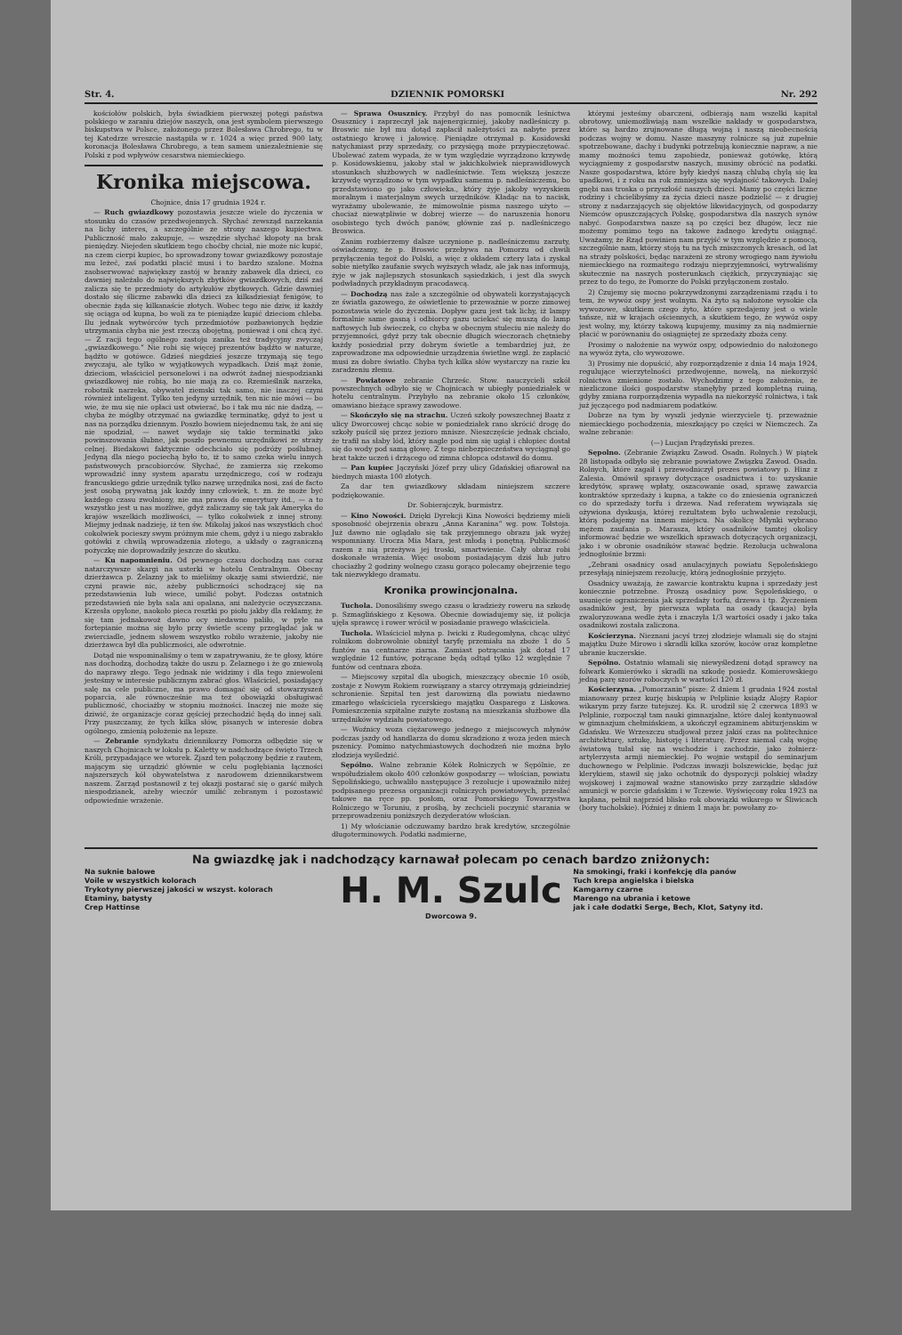Str. 4. DZIENNIK POMORSKI Nr. 292
kościołów polskich, była świadkiem pierwszej potęgi państwa polskiego w zaraniu dziejów naszych, ona jest symbolem pierwszego biskupstwa w Polsce, założonego przez Bolesława Chrobrego, tu w tej Katedrze wreszcie nastąpiła w r. 1024 a więc przed 900 laty, koronacja Bolesława Chrobrego, a tem samem uniezależnienie się Polski z pod wpływów cesarstwa niemieckiego.
Kronika miejscowa.
Chojnice, dnia 17 grudnia 1924 r.
— Ruch gwiazdkowy pozostawia jeszcze wiele do życzenia w stosunku do czasów przedwojennych. Słychać zewsząd narzekania na lichy interes, a szczególnie ze strony naszego kupiectwa. Publiczność mało zakupuje, — wszędzie słychać kłopoty na brak pieniędzy. Niejeden skutkiem tego choćby chciał, nie może nic kupić, na czem cierpi kupiec, bo sprowadzony towar gwiazdkowy pozostaje mu leżeć, zaś podatki płacić musi i to bardzo szalone. Można zaobserwować największy zastój w branży zabawek dla dzieci, co dawniej należało do największych zbytków gwiazdkowych, dziś zaś zalicza się te przedmioty do artykułów zbytkowych. Gdzie dawniej dostało się śliczne zabawki dla dzieci za kilkadziesiąt fenigów, to obecnie żąda się kilkanaście złotych. Wobec tego nie dziw, iż każdy się ociąga od kupna, bo woli za te pieniądze kupić dzieciom chleba. Ilu jednak wytwórców tych przedmiotów pozbawionych będzie utrzymania chyba nie jest rzeczą obojętną, ponieważ i oni chcą żyć. — Z racji tego ogólnego zastoju zanika też tradycyjny zwyczaj „gwiazdkowego.“ Nie robi się więcej prezentów bądźto w naturze, bądźto w gotówce. Gdzieś niegdzieś jeszcze trzymają się tego zwyczaju, ale tylko w wyjątkowych wypadkach. Dziś mąż żonie, dzieciom, właściciel personelowi i na odwrót żadnej niespodzianki gwiazdkowej nie robią, bo nie mają za co. Rzemieślnik narzeka, robotnik narzeka, obywatel ziemski tak samo, nie inaczej czyni również inteligent. Tylko ten jedyny urzędnik, ten nic nie mówi — bo wie, że mu się nie opłaci ust otwierać, bo i tak mu nic nie dadzą, — chyba że mógłby otrzymać na gwiazdkę terminatkę, gdyż to jest u nas na porządku dziennym. Poszło bowiem niejednemu tak, że ani się nie spodział, — nawet wydaje się takie terminatki jako powinszowania ślubne, jak poszło pewnemu urzędnikowi ze straży celnej. Biedakowi faktycznie odechciało się podróży poślubnej. Jedyną dla niego pociechą było to, iż to samo czeka wielu innych państwowych pracobiorców. Słychać, że zamierza się rzekomo wprowadzić inny system aparatu urzędniczego, coś w rodzaju francuskiego gdzie urzędnik tylko nazwę urzędnika nosi, zaś de facto jest osobą prywatną jak każdy inny człowiek, t. zn. że może być każdego czasu zwolniony, nie ma prawa do emerytury itd., — a to wszystko jest u nas możliwe, gdyż zaliczamy się tak jak Ameryka do krajów wszelkich możliwości, — tylko cokolwiek z innej strony. Miejmy jednak nadzieję, iż ten św. Mikołaj jakoś nas wszystkich choć cokolwiek pocieszy swym próżnym mie chem, gdyż i u niego zabrakło gotówki z chwilą wprowadzenia złotego, a układy o zagraniczną pożyczkę nie doprowadziły jeszcze do skutku.
— Ku napomnieniu. Od pewnego czasu dochodzą nas coraz natarczywsze skargi na usterki w hotelu Centralnym. Obecny dzierżawca p. Żelazny jak to mieliśmy okazję sami stwierdzić, nie czyni prawie nic, ażeby publiczności schodzącej się na przedstawienia lub wiece, umilić pobyt. Podczas ostatnich przedstawień nie była sala ani opalana, ani należycie oczyszczana. Krzesła opylone, naokoło pieca resztki po piołu jakby dla reklamy, że się tam jednakowoż dawno ocy niedawno paliło, w pyle na fortepianie można się było przy świetle sceny przeglądać jak w zwierciadle, jednem słowem wszystko robiło wrażenie, jakoby nie dzierżawca był dla publiczności, ale odwrotnie.
Dotąd nie wspominaliśmy o tem w zapatrywaniu, że te głosy, które nas dochodzą, dochodzą także do uszu p. Żelaznego i że go zniewolą do naprawy złego. Tego jednak nie widzimy i dla tego zniewoleni jesteśmy w interesie publicznym zabrać głos. Właściciel, posiadający salę na cele publiczne, ma prawo domagać się od stowarzyszeń poparcia, ale równocześnie ma też obowiązki obsługiwać publiczność, chociażby w stopniu możności. Inaczej nie może się dziwić, że organizacje coraz gęściej przechodzić będą do innej sali. Przy puszczamy, że tych kilka słów, pisanych w interesie dobra ogólnego, zmienią położenie na lepsze.
— Zebranie syndykatu dziennikarzy Pomorza odbędzie się w naszych Chojnicach w lokalu p. Kaletty w nadchodzące święto Trzech Króli, przypadające we wtorek. Zjazd ten połączony będzie z rautem, mającym się urządzić głównie w celu pogłębiania łączności najszerszych kół obywatelstwa z narodowem dziennikarstwem naszem. Zarząd postanowił z tej okazji postarać się o garść miłych niespodzianek, ażeby wieczór umilić zebranym i pozostawić odpowiednie wrażenie.
— Sprawa Osusznicy. Przybył do nas pomocnik leśnictwa Osusznicy i zaprzeczył jak najenergiczniej, jakoby nadleśniczy p. Broswic nie był mu dotąd zapłacił należytości za nabyte przez ostatniego krowę i jałowicę. Pieniądze otrzymał p. Kosidowski natychmiast przy sprzedaży, co przysięgą może przypieczętować. Ubolewać zatem wypada, że w tym względzie wyrządzono krzywdę p. Kosidowskiemu, jakoby stał w jakichkolwiek nieprawidłowych stosunkach służbowych w nadleśnictwie. Tem większą jeszcze krzywdę wyrządzono w tym wypadku samemu p. nadleśniczemu, bo przedstawiono go jako człowieka., który żyje jakoby wyzyskiem moralnym i materjalnym swych urzędników. Kładąc na to nacisk, wyrażamy ubolewanie, że mimowolnie pisma naszego użyto — chociaż niewątpliwie w dobrej wierze — do naruszenia honoru osobistego tych dwóch panów, głównie zaś p. nadleśniczego Broswica.
Zanim rozbierzemy dalsze uczynione p. nadleśniczemu zarzuty, oświadczamy, że p. Broswic przebywa na Pomorzu od chwili przyłączenia tegoż do Polski, a więc z okładem cztery lata i zyskał sobie nietylko zaufanie swych wyższych władz, ale jak nas informują, żyje w jak najlepszych stosunkach sąsiedzkich, i jest dla swych podwładnych przykładnym pracodawcą.
— Dochodzą nas żale a szczególnie od obywateli korzystających ze światła gazowego, że oświetlenie to przeważnie w porze zimowej pozostawia wiele do życzenia. Dopływ gazu jest tak lichy, iż lampy formalnie same gasną i odbiorcy gazu uciekać się muszą do lamp naftowych lub świeczek, co chyba w obecnym stuleciu nie należy do przyjemności, gdyż przy tak obecnie długich wieczorach chętnieby każdy posiedział przy dobrym świetle a tembardziej już, że zaprowadzone ma odpowiednie urządzenia świetlne wzgl. że zapłacić musi za dobre światło. Chyba tych kilka słów wystarczy na razie ku zaradzeniu złemu.
— Powiatowe zebranie Chrześc. Stow. nauczycieli szkół powszechnych odbyło się w Chojnicach w ubiegły poniedziałek w hotelu centralnym. Przybyło na zebranie około 15 członków, omawiano bieżące sprawy zawodowe.
— Skończyło się na strachu. Uczeń szkoły powszechnej Baatz z ulicy Dworcowej chcąc sobie w poniedziałek rano skrócić drogę do szkoły puścił się przez jezioro mnisze. Nieszczęście jednak chciało, że trafił na słaby lód, który nagle pod nim się ugiął i chłopiec dostał się do wody pod samą głowę. Z tego niebezpieczeństwa wyciągnął go brat także uczeń i drżącego od zimna chłopca odstawił do domu.
— Pan kupiec Jączyński Józef przy ulicy Gdańskiej ofiarował na biednych miasta 100 złotych.
Za dar ten gwiazdkowy składam niniejszem szczere podziękowanie.
Dr. Sobierajczyk, burmistrz.
— Kino Nowości. Dzięki Dyrekcji Kina Nowości będziemy mieli sposobność obejrzenia obrazu „Anna Karanina“ wg. pow. Tołstoja. Już dawno nie oglądało się tak przyjemnego obrazu jak wyżej wspomniany. Urocza Mia Mara, jest młodą i ponętną. Publiczność razem z nią przeżywa jej troski, smartwienie. Cały obraz robi doskonałe wrażenia. Więc osobom posiadającym dziś lub jutro chociażby 2 godziny wolnego czasu gorąco polecamy obejrzenie tego tak niezwykłego dramatu.
Kronika prowincjonalna.
Tuchola. Donosiliśmy swego czasu o kradzieży roweru na szkodę p. Szmaglińskiego z Kęsowa. Obecnie dowiadujemy się, iż policja ujęła sprawcę i rower wrócił w posiadanie prawego właściciela.
Tuchola. Właściciel młyna p. Iwicki z Rudegomłyna, chcąc ulżyć rolnikom dobrowolnie obniżył taryfę przemiału na zboże 1 do 5 funtów na centnarze ziarna. Zamiast potrącania jak dotąd 17 względnie 12 funtów, potrącane będą odtąd tylko 12 względnie 7 funtów od centnara zboża.
— Miejscowy szpital dla ubogich, mieszczący obecnie 10 osób, zostaje z Nowym Rokiem rozwiązany a starcy otrzymają gdzieindziej schronienie. Szpital ten jest darowizną dla powiatu niedawno zmarłego właściciela rycerskiego majątku Oasparego z Liskowa. Pomieszczenia szpitalne zużyte zostaną na mieszkania służbowe dla urzędników wydziału powiatowego.
— Woźnicy woza ciężarowego jednego z miejscowych młynów podczas jazdy od handlarza do domu skradziono z woza jeden miech pszenicy. Pomimo natychmiastowych dochodzeń nie można było złodzieja wyśledzić.
Sępólno. Walne zebranie Kółek Rolniczych w Sępólnie, ze współudziałem około 400 członków gospodarzy — włościan, powiatu Sępolińskiego, uchwaliło następujące 3 rezolucje i upoważniło niżej podpisanego prezesa organizacji rolniczych powiatowych, przesłać takowe na ręce pp. posłom, oraz Pomorskiego Towarzystwa Rolniczego w Toruniu, z prośbą, by zechcieli poczynić starania w przeprowadzeniu poniższych dezyderatów włościan.
1) My włościanie odczuwamy bardzo brak kredytów, szczególnie długoterminowych. Podatki nadmierne,
którymi jesteśmy obarczeni, odbierają nam wszelki kapitał obrotowy, uniemożliwiają nam wszelkie nakłady w gospodarstwa, które są bardzo zrujnowane długą wojną i naszą nieobecnością podczas wojny w domu. Nasze maszyny rolnicze są już zupełnie spotrzebowane, dachy i budynki potrzebują koniecznie napraw, a nie mamy możności temu zapobiedz, ponieważ gotówkę, którą wyciągniemy z gospodarstw naszych, musimy obrócić na podatki. Nasze gospodarstwa, które były kiedyś naszą chlubą chylą się ku upadkowi, i z roku na rok zmniejsza się wydajność takowych. Dalej gnębi nas troska o przyszłość naszych dzieci. Mamy po części liczne rodziny i chcielibyśmy za życia dzieci nasze podzielić — z drugiej strony z nadarzających się objektów likwidacyjnych, od gospodarzy Niemców opuszczających Polskę, gospodarstwa dla naszych synów nabyć. Gospodarstwa nasze są po części bez długów, lecz nie możemy pomimo tego na takowe żadnego kredytu osiągnąć. Uważamy, że Rząd powinien nam przyjść w tym względzie z pomocą, szczególnie nam, którzy stoją tu na tych zniszczonych kresach, od lat na straży polskości, będąc narażeni ze strony wrogiego nam żywiołu niemieckiego na rozmaitego rodzaju nieprzyjemności, wytrwaliśmy skutecznie na naszych posterunkach ciężkich, przyczyniając się przez to do tego, że Pomorze do Polski przyłączonem zostało.
2) Czujemy się mocno pokrzywdzonymi zarządzeniami rządu i to tem, że wywóz ospy jest wolnym. Na żyto są nałożone wysokie cła wywozowe, skutkiem czego żyto, które sprzedajemy jest o wiele tańsze, niż w krajach ościennych, a skutkiem tego, że wywóz ospy jest wolny, my, którzy takową kupujemy, musimy za nią nadmiernie płacić w porównaniu do osiągniętej ze sprzedaży zboża ceny.
Prosimy o nałożenie na wywóz ospy, odpowiednio do nałożonego na wywóz żyta, cło wywozowe.
3) Prosimy nie dopuścić, aby rozporządzenie z dnia 14 maja 1924, regulujące wierzytelności przedwojenne, nowelą, na niekorzyść rolnictwa zmienione zostało. Wychodzimy z tego założenia, że niezliczone ilości gospodarstw stanęłyby przed kompletną ruiną, gdyby zmiana rozporządzenia wypadła na niekorzyść rolnictwa, i tak już jęczącego pod nadmiarem podatków.
Dobrze na tym by wyszli jedynie wierzyciele tj. przeważnie niemieckiego pochodzenia, mieszkający po części w Niemczech. Za walne zebranie:
(—) Lucjan Prądzyński prezes.
Sępolno. (Zebranie Związku Zawod. Osadn. Rolnych.) W piątek 28 listopada odbyło się zebranie powiatowe Związku Zawod. Osadn. Rolnych, które zagaił i przewodniczył prezes powiatowy p. Hinz z Zalesia. Omówił sprawy dotyczące osadnictwa i to: uzyskanie kredytów, sprawę wpłaty, oszacowanie osad, sprawę zawarcia kontraktów sprzedaży i kupna, a także co do zniesienia ograniczeń co do sprzedaży torfu i drzewa. Nad referatem wywiązała się ożywiona dyskusja, której rezultatem było uchwalenie rezolucji, którą podajemy na innem miejscu. Na okolicę Młynki wybrano mężem zaufania p. Marasza, który osadników tamtej okolicy informować będzie we wszelkich sprawach dotyczących organizacji, jako i w obronie osadników stawać będzie. Rezolucja uchwalona jednogłośnie brzmi:
„Zebrani osadnicy osad anulacyjnych powiatu Sępoleńskiego przesyłają niniejszem rezolucję, którą jednogłośnie przyjęto.
Osadnicy uważają, że zawarcie kontraktu kupna i sprzedaży jest koniecznie potrzebne. Proszą osadnicy pow. Sępoleńskiego, o usunięcie ograniczenia jak sprzedaży torfu, drzewa i tp. Życzeniem osadników jest, by pierwsza wpłata na osady (kaucja) była zwaloryzowana wedle żyta i znaczyła 1/3 wartości osady i jako taka osadnikowi została zaliczona.
Kościerzyna. Nieznani jacyś trzej złodzieje włamali się do stajni majątku Duże Mirowo i skradli kilka szorów, koców oraz kompletne ubranie kuczerskie.
Sępólno. Ostatnio włamali się niewyśledzeni dotąd sprawcy na folwark Komierówko i skradli na szkodę posiedz. Komierowskiego jedną parę szorów roboczych w wartości 120 zł.
Kościerzyna. „Pomorzanin“ pisze: Z dniem 1 grudnia 1924 został mianowany przez kurję biskupią w Pelplinie ksiądz Alojzy Rapior wikarym przy farze tutejszej. Ks. R. urodził się 2 czerwca 1893 w Pelplinie, rozpoczął tam nauki gimnazjalne, które dalej kontynuował w gimnazjum chełmińskiem, a ukończył egzaminem abiturjenskim w Gdańsku. We Wrzeszczu studjował przez jakiś czas na politechnice architekturę, sztukę, historję i literaturę. Przez niemal całą wojnę światową tułał się na wschodzie i zachodzie, jako żołnierz-artylerzysta armji niemieckiej. Po wojnie wstąpił do seminarjum duchownego w Pelplinie. Podczas inwazji bolszewickie, będąc już klerykiem, stawił się jako ochotnik do dyspozycji polskiej władzy wojskowej i zajmował ważne stanowisko przy zarządzie składów amunicji w porcie gdańskim i w Tczewie. Wyświęcony roku 1923 na kapłana, pełnił najprzód blisko rok obowiązki wikarego w Śliwicach (bory tucholskie). Później z dniem 1 maja br. powołany zo-
Na gwiazdkę jak i nadchodzący karnawał polecam po cenach bardzo zniżonych:
Na suknie balowe
Voile w wszystkich kolorach
Trykotyny pierwszej jakości w wszyst. kolorach
Etaminy, batysty
Crep Hattinse
H. M. Szulc
Dworcowa 9.
Na smokingi, fraki i konfekcję dla panów
Tuch krepa angielska i bielska
Kamgarny czarne
Marengo na ubrania i ketowe
jak i całe dodatki Serge, Bech, Klot, Satyny itd.